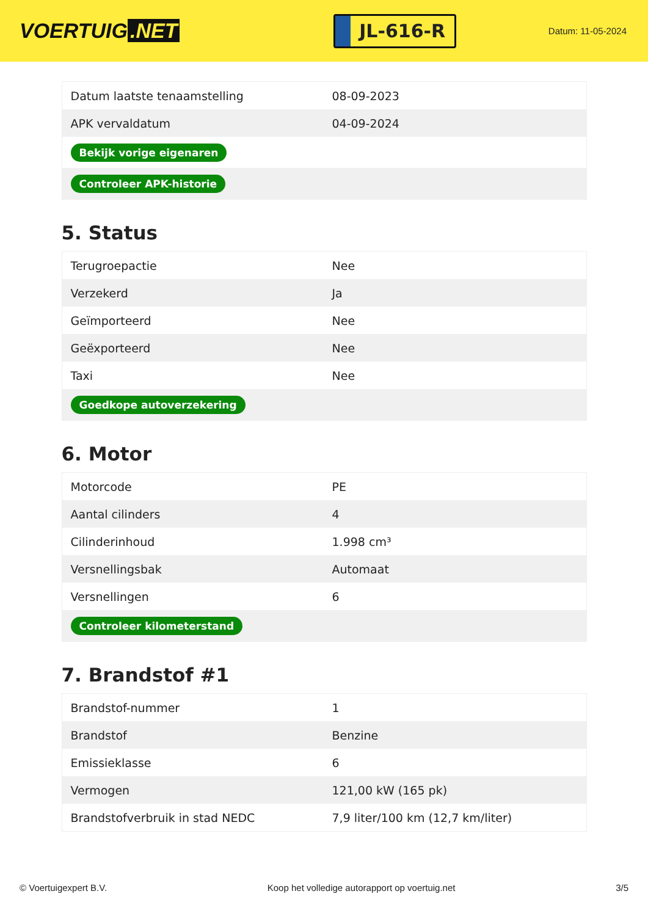VOERTUIG.NET
JL-616-R
Datum: 11-05-2024
| Datum laatste tenaamstelling | 08-09-2023 |
| APK vervaldatum | 04-09-2024 |
| Bekijk vorige eigenaren | |
| Controleer APK-historie | |
5. Status
| Terugroepactie | Nee |
| Verzekerd | Ja |
| Geïmporteerd | Nee |
| Geëxporteerd | Nee |
| Taxi | Nee |
| Goedkope autoverzekering | |
6. Motor
| Motorcode | PE |
| Aantal cilinders | 4 |
| Cilinderinhoud | 1.998 cm³ |
| Versnellingsbak | Automaat |
| Versnellingen | 6 |
| Controleer kilometerstand | |
7. Brandstof #1
| Brandstof-nummer | 1 |
| Brandstof | Benzine |
| Emissieklasse | 6 |
| Vermogen | 121,00 kW (165 pk) |
| Brandstofverbruik in stad NEDC | 7,9 liter/100 km (12,7 km/liter) |
© Voertuigexpert B.V. Koop het volledige autorapport op voertuig.net 3/5